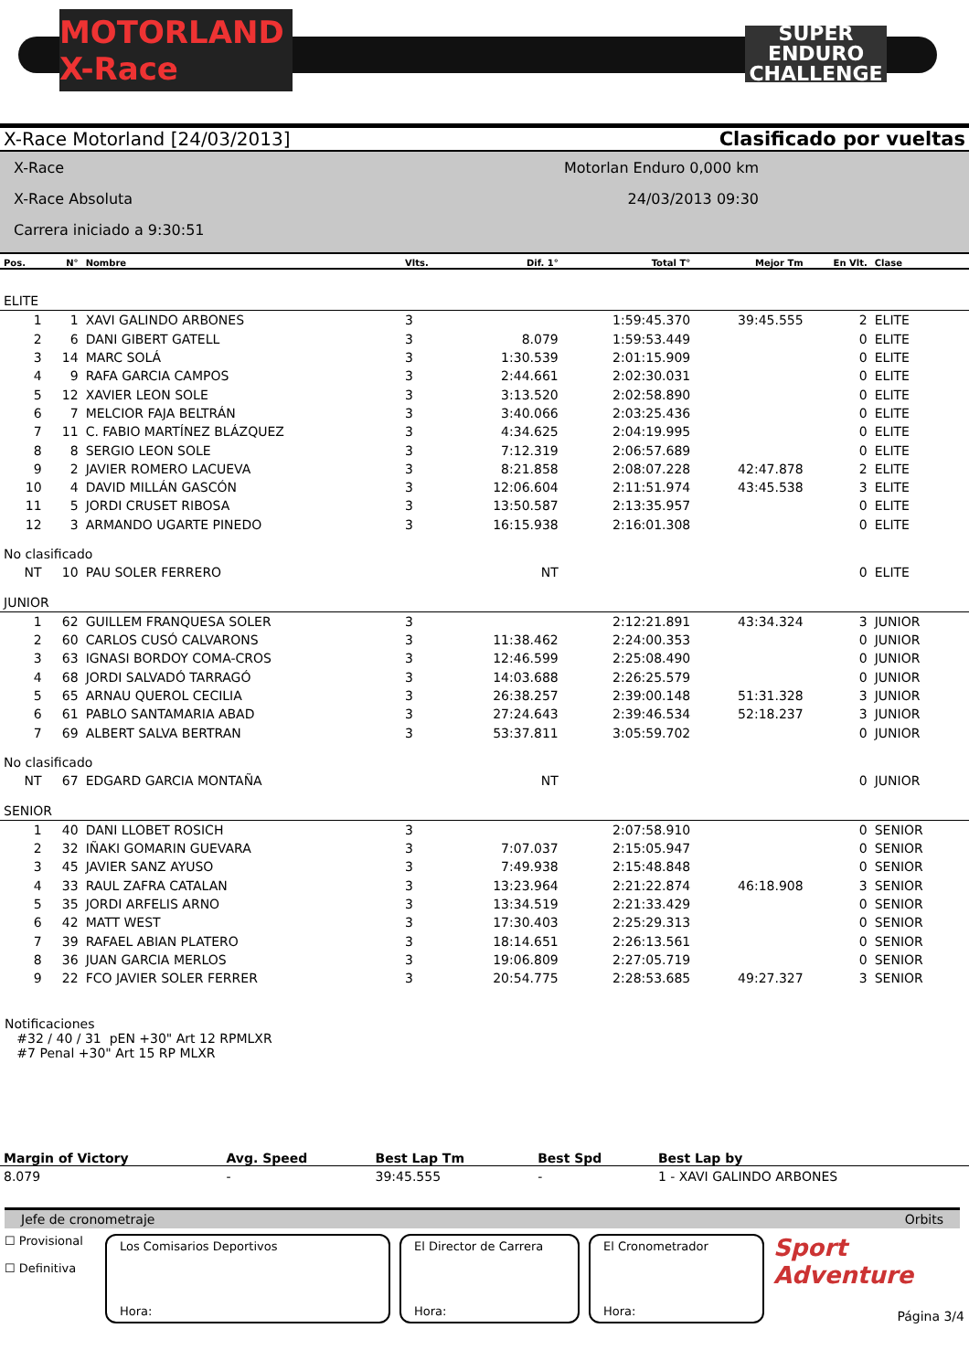MOTORLAND X-Race
SUPER ENDURO CHALLENGE
X-Race Motorland [24/03/2013] Clasificado por vueltas
X-Race Motorlan Enduro 0,000 km
X-Race Absoluta 24/03/2013 09:30
Carrera iniciado a 9:30:51
| Pos. | N° | Nombre | Vlts. | Dif. 1° | Total T° | Mejor Tm | En Vlt. | Clase | |
| --- | --- | --- | --- | --- | --- | --- | --- | --- | --- |
| ELITE | | | | | | | | | |
| 1 | 1 | XAVI GALINDO ARBONES | 3 | | 1:59:45.370 | 39:45.555 | 2 | ELITE | |
| 2 | 6 | DANI GIBERT GATELL | 3 | 8.079 | 1:59:53.449 | | 0 | ELITE | |
| 3 | 14 | MARC SOLÁ | 3 | 1:30.539 | 2:01:15.909 | | 0 | ELITE | |
| 4 | 9 | RAFA GARCIA CAMPOS | 3 | 2:44.661 | 2:02:30.031 | | 0 | ELITE | |
| 5 | 12 | XAVIER LEON SOLE | 3 | 3:13.520 | 2:02:58.890 | | 0 | ELITE | |
| 6 | 7 | MELCIOR FAJA BELTRÁN | 3 | 3:40.066 | 2:03:25.436 | | 0 | ELITE | |
| 7 | 11 | C. FABIO MARTÍNEZ BLÁZQUEZ | 3 | 4:34.625 | 2:04:19.995 | | 0 | ELITE | |
| 8 | 8 | SERGIO LEON SOLE | 3 | 7:12.319 | 2:06:57.689 | | 0 | ELITE | |
| 9 | 2 | JAVIER ROMERO LACUEVA | 3 | 8:21.858 | 2:08:07.228 | 42:47.878 | 2 | ELITE | |
| 10 | 4 | DAVID MILLÁN GASCÓN | 3 | 12:06.604 | 2:11:51.974 | 43:45.538 | 3 | ELITE | |
| 11 | 5 | JORDI CRUSET RIBOSA | 3 | 13:50.587 | 2:13:35.957 | | 0 | ELITE | |
| 12 | 3 | ARMANDO UGARTE PINEDO | 3 | 16:15.938 | 2:16:01.308 | | 0 | ELITE | |
| No clasificado | | | | | | | | | |
| NT | 10 | PAU SOLER FERRERO | | NT | | | 0 | ELITE | |
| JUNIOR | | | | | | | | | |
| 1 | 62 | GUILLEM FRANQUESA SOLER | 3 | | 2:12:21.891 | 43:34.324 | 3 | JUNIOR | |
| 2 | 60 | CARLOS CUSÓ CALVARONS | 3 | 11:38.462 | 2:24:00.353 | | 0 | JUNIOR | |
| 3 | 63 | IGNASI BORDOY COMA-CROS | 3 | 12:46.599 | 2:25:08.490 | | 0 | JUNIOR | |
| 4 | 68 | JORDI SALVADÓ TARRAGÓ | 3 | 14:03.688 | 2:26:25.579 | | 0 | JUNIOR | |
| 5 | 65 | ARNAU QUEROL CECILIA | 3 | 26:38.257 | 2:39:00.148 | 51:31.328 | 3 | JUNIOR | |
| 6 | 61 | PABLO SANTAMARIA ABAD | 3 | 27:24.643 | 2:39:46.534 | 52:18.237 | 3 | JUNIOR | |
| 7 | 69 | ALBERT SALVA BERTRAN | 3 | 53:37.811 | 3:05:59.702 | | 0 | JUNIOR | |
| No clasificado | | | | | | | | | |
| NT | 67 | EDGARD GARCIA MONTAÑA | | NT | | | 0 | JUNIOR | |
| SENIOR | | | | | | | | | |
| 1 | 40 | DANI LLOBET ROSICH | 3 | | 2:07:58.910 | | 0 | SENIOR | |
| 2 | 32 | IÑAKI GOMARIN GUEVARA | 3 | 7:07.037 | 2:15:05.947 | | 0 | SENIOR | |
| 3 | 45 | JAVIER SANZ AYUSO | 3 | 7:49.938 | 2:15:48.848 | | 0 | SENIOR | |
| 4 | 33 | RAUL ZAFRA CATALAN | 3 | 13:23.964 | 2:21:22.874 | 46:18.908 | 3 | SENIOR | |
| 5 | 35 | JORDI ARFELIS ARNO | 3 | 13:34.519 | 2:21:33.429 | | 0 | SENIOR | |
| 6 | 42 | MATT WEST | 3 | 17:30.403 | 2:25:29.313 | | 0 | SENIOR | |
| 7 | 39 | RAFAEL ABIAN PLATERO | 3 | 18:14.651 | 2:26:13.561 | | 0 | SENIOR | |
| 8 | 36 | JUAN GARCIA MERLOS | 3 | 19:06.809 | 2:27:05.719 | | 0 | SENIOR | |
| 9 | 22 | FCO JAVIER SOLER FERRER | 3 | 20:54.775 | 2:28:53.685 | 49:27.327 | 3 | SENIOR | |
Notificaciones
#32 / 40 / 31 pEN +30" Art 12 RPMLXR
#7 Penal +30" Art 15 RP MLXR
| Margin of Victory | Avg. Speed | Best Lap Tm | Best Spd | Best Lap by |
| --- | --- | --- | --- | --- |
| 8.079 | - | 39:45.555 | - | 1 - XAVI GALINDO ARBONES |
Jefe de cronometraje Orbits
☐ Provisional
☐ Definitiva
Los Comisarios Deportivos
Hora:
El Director de Carrera
Hora:
El Cronometrador
Hora:
Sport Adventure
Página 3/4